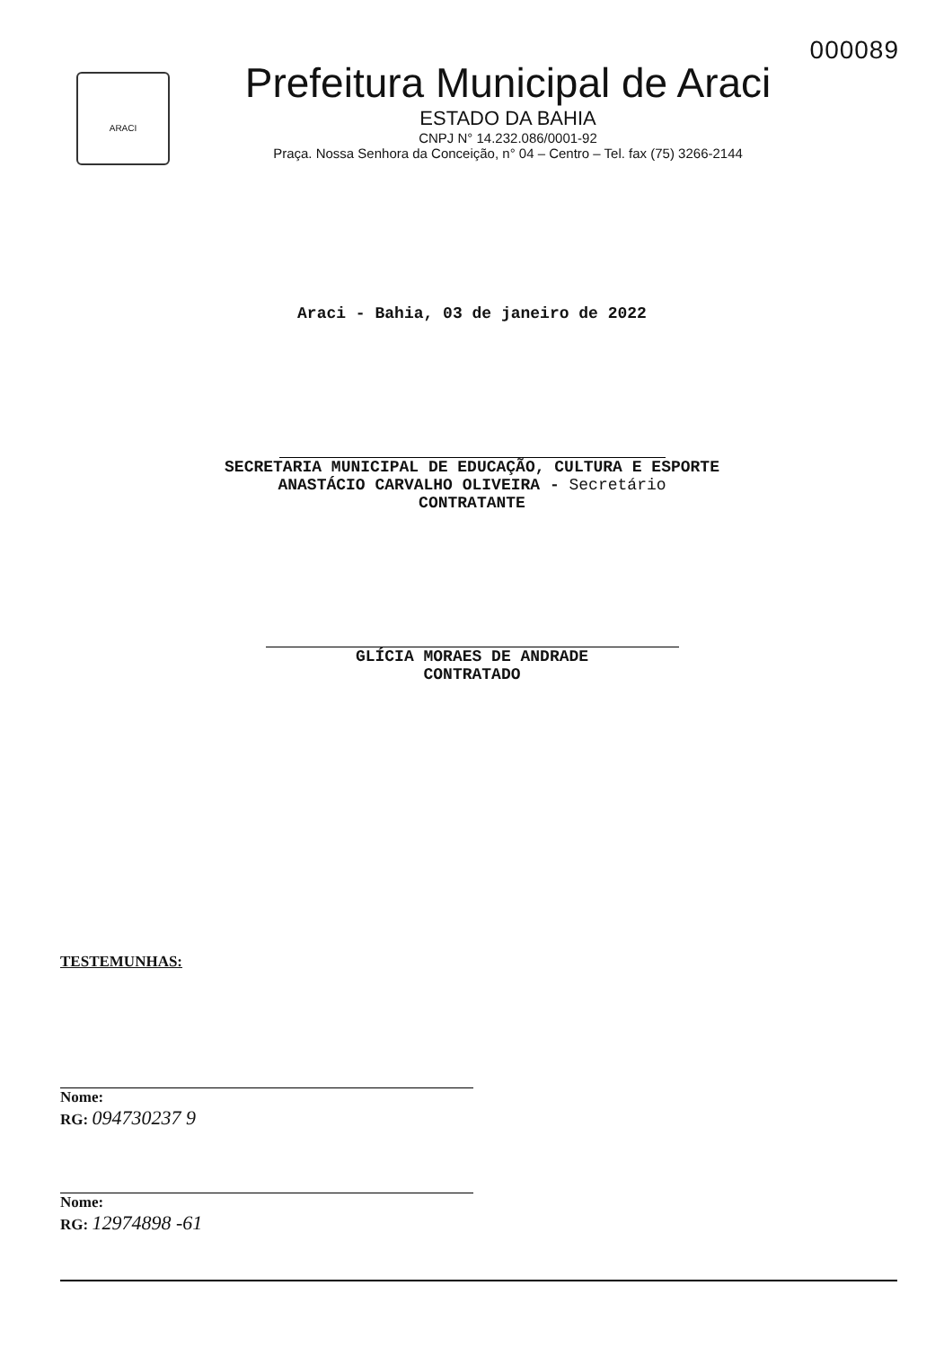000089
ARACI
Prefeitura Municipal de Araci
ESTADO DA BAHIA
CNPJ N° 14.232.086/0001-92
Praça. Nossa Senhora da Conceição, n° 04 – Centro – Tel. fax (75) 3266-2144
Araci - Bahia, 03 de janeiro de 2022
SECRETARIA MUNICIPAL DE EDUCAÇÃO, CULTURA E ESPORTE
ANASTÁCIO CARVALHO OLIVEIRA - Secretário
CONTRATANTE
GLÍCIA MORAES DE ANDRADE
CONTRATADO
TESTEMUNHAS:
Nome:
RG: 094730237 9
Nome:
RG: 12974898 -61